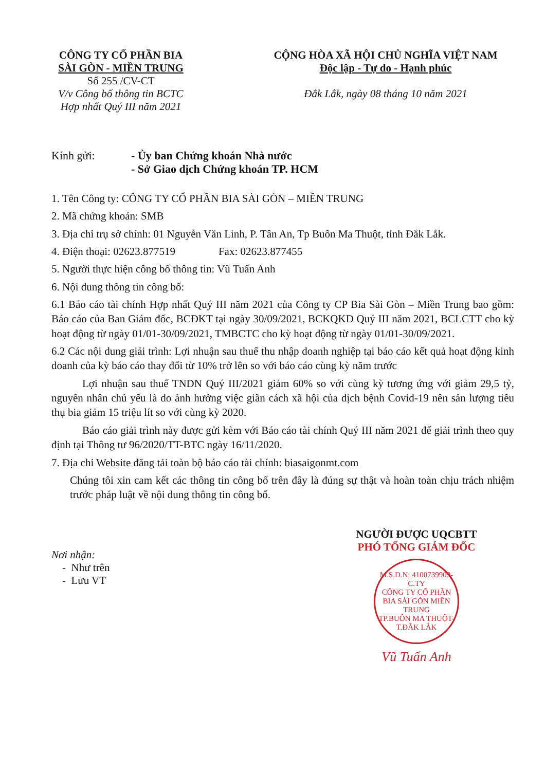CÔNG TY CỔ PHẦN BIA
SÀI GÒN - MIỀN TRUNG
Số 255 /CV-CT
V/v Công bố thông tin BCTC
Hợp nhất Quý III năm 2021
CỘNG HÒA XÃ HỘI CHỦ NGHĨA VIỆT NAM
Độc lập - Tự do - Hạnh phúc
Đắk Lắk, ngày 08 tháng 10 năm 2021
Kính gửi: - Ủy ban Chứng khoán Nhà nước
- Sở Giao dịch Chứng khoán TP. HCM
1. Tên Công ty: CÔNG TY CỔ PHẦN BIA SÀI GÒN – MIỀN TRUNG
2. Mã chứng khoán: SMB
3. Địa chỉ trụ sở chính: 01 Nguyễn Văn Linh, P. Tân An, Tp Buôn Ma Thuột, tỉnh Đắk Lắk.
4. Điện thoại: 02623.877519 Fax: 02623.877455
5. Người thực hiện công bố thông tin: Vũ Tuấn Anh
6. Nội dung thông tin công bố:
6.1 Báo cáo tài chính Hợp nhất Quý III năm 2021 của Công ty CP Bia Sài Gòn – Miền Trung bao gồm: Báo cáo của Ban Giám đốc, BCĐKT tại ngày 30/09/2021, BCKQKD Quý III năm 2021, BCLCTT cho kỳ hoạt động từ ngày 01/01-30/09/2021, TMBCTC cho kỳ hoạt động từ ngày 01/01-30/09/2021.
6.2 Các nội dung giải trình: Lợi nhuận sau thuế thu nhập doanh nghiệp tại báo cáo kết quả hoạt động kinh doanh của kỳ báo cáo thay đổi từ 10% trở lên so với báo cáo cùng kỳ năm trước
Lợi nhuận sau thuế TNDN Quý III/2021 giảm 60% so với cùng kỳ tương ứng với giảm 29,5 tỷ, nguyên nhân chủ yếu là do ảnh hưởng việc giãn cách xã hội của dịch bệnh Covid-19 nên sản lượng tiêu thụ bia giảm 15 triệu lít so với cùng kỳ 2020.
Báo cáo giải trình này được gửi kèm với Báo cáo tài chính Quý III năm 2021 để giải trình theo quy định tại Thông tư 96/2020/TT-BTC ngày 16/11/2020.
7. Địa chỉ Website đăng tải toàn bộ báo cáo tài chính: biasaigonmt.com
Chúng tôi xin cam kết các thông tin công bố trên đây là đúng sự thật và hoàn toàn chịu trách nhiệm trước pháp luật về nội dung thông tin công bố.
Nơi nhận:
- Như trên
- Lưu VT
NGƯỜI ĐƯỢC UQCBTT
PHÓ TỔNG GIÁM ĐỐC
M.S.D.N: 4100739909-C.TY
CÔNG TY CỔ PHẦN BIA SÀI GÒN MIỀN TRUNG
TP.BUÔN MA THUỘT-T.ĐẮK LẮK
Vũ Tuấn Anh